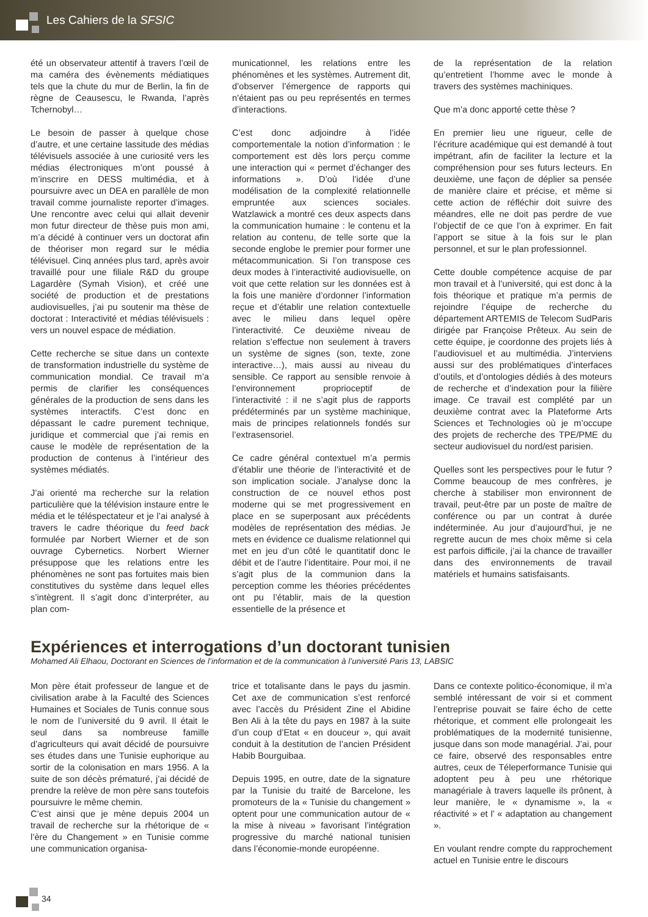Les Cahiers de la SFSIC
été un observateur attentif à travers l’œil de ma caméra des évènements médiatiques tels que la chute du mur de Berlin, la fin de règne de Ceausescu, le Rwanda, l’après Tchernobyl…
Le besoin de passer à quelque chose d’autre, et une certaine lassitude des médias télévisuels associée à une curiosité vers les médias électroniques m’ont poussé à m’inscrire en DESS multimédia, et à poursuivre avec un DEA en parallèle de mon travail comme journaliste reporter d’images. Une rencontre avec celui qui allait devenir mon futur directeur de thèse puis mon ami, m’a décidé à continuer vers un doctorat afin de théoriser mon regard sur le média télévisuel. Cinq années plus tard, après avoir travaillé pour une filiale R&D du groupe Lagardère (Symah Vision), et créé une société de production et de prestations audiovisuelles, j’ai pu soutenir ma thèse de doctorat : Interactivité et médias télévisuels : vers un nouvel espace de médiation.
Cette recherche se situe dans un contexte de transformation industrielle du système de communication mondial. Ce travail m’a permis de clarifier les conséquences générales de la production de sens dans les systèmes interactifs. C’est donc en dépassant le cadre purement technique, juridique et commercial que j’ai remis en cause le modèle de représentation de la production de contenus à l’intérieur des systèmes médiatés.
J’ai orienté ma recherche sur la relation particulière que la télévision instaure entre le média et le téléspectateur et je l’ai analysé à travers le cadre théorique du feed back formulée par Norbert Wierner et de son ouvrage Cybernetics. Norbert Wierner présuppose que les relations entre les phénomènes ne sont pas fortuites mais bien constitutives du système dans lequel elles s’intègrent. Il s’agit donc d’interpréter, au plan com-
municationnel, les relations entre les phénomènes et les systèmes. Autrement dit, d’observer l’émergence de rapports qui n’étaient pas ou peu représentés en termes d’interactions.
C’est donc adjoindre à l’idée comportementale la notion d’information : le comportement est dès lors perçu comme une interaction qui « permet d’échanger des informations ». D’où l’idée d’une modélisation de la complexité relationnelle empruntée aux sciences sociales. Watzlawick a montré ces deux aspects dans la communication humaine : le contenu et la relation au contenu, de telle sorte que la seconde englobe le premier pour former une métacommunication. Si l’on transpose ces deux modes à l’interactivité audiovisuelle, on voit que cette relation sur les données est à la fois une manière d’ordonner l’information reçue et d’établir une relation contextuelle avec le milieu dans lequel opère l’interactivité. Ce deuxième niveau de relation s’effectue non seulement à travers un système de signes (son, texte, zone interactive…), mais aussi au niveau du sensible. Ce rapport au sensible renvoie à l’environnement proprioceptif de l’interactivité : il ne s’agit plus de rapports prédéterminés par un système machinique, mais de principes relationnels fondés sur l’extrasensoriel.
Ce cadre général contextuel m’a permis d’établir une théorie de l’interactivité et de son implication sociale. J’analyse donc la construction de ce nouvel ethos post moderne qui se met progressivement en place en se superposant aux précédents modèles de représentation des médias. Je mets en évidence ce dualisme relationnel qui met en jeu d’un côté le quantitatif donc le débit et de l’autre l’identitaire. Pour moi, il ne s’agit plus de la communion dans la perception comme les théories précédentes ont pu l’établir, mais de la question essentielle de la présence et
de la représentation de la relation qu’entretient l’homme avec le monde à travers des systèmes machiniques.
Que m’a donc apporté cette thèse ?
En premier lieu une rigueur, celle de l’écriture académique qui est demandé à tout impétrant, afin de faciliter la lecture et la compréhension pour ses futurs lecteurs. En deuxième, une façon de déplier sa pensée de manière claire et précise, et même si cette action de réfléchir doit suivre des méandres, elle ne doit pas perdre de vue l’objectif de ce que l’on à exprimer. En fait l’apport se situe à la fois sur le plan personnel, et sur le plan professionnel.
Cette double compétence acquise de par mon travail et à l’université, qui est donc à la fois théorique et pratique m’a permis de rejoindre l’équipe de recherche du département ARTEMIS de Telecom SudParis dirigée par Françoise Prêteux. Au sein de cette équipe, je coordonne des projets liés à l’audiovisuel et au multimédia. J’interviens aussi sur des problématiques d’interfaces d’outils, et d’ontologies dédiés à des moteurs de recherche et d’indexation pour la filière image. Ce travail est complété par un deuxième contrat avec la Plateforme Arts Sciences et Technologies où je m’occupe des projets de recherche des TPE/PME du secteur audiovisuel du nord/est parisien.
Quelles sont les perspectives pour le futur ? Comme beaucoup de mes confrères, je cherche à stabiliser mon environnent de travail, peut-être par un poste de maître de conférence ou par un contrat à durée indéterminée. Au jour d’aujourd’hui, je ne regrette aucun de mes choix même si cela est parfois difficile, j’ai la chance de travailler dans des environnements de travail matériels et humains satisfaisants.
Expériences et interrogations d’un doctorant tunisien
Mohamed Ali Elhaou, Doctorant en Sciences de l’information et de la communication à l’université Paris 13, LABSIC
Mon père était professeur de langue et de civilisation arabe à la Faculté des Sciences Humaines et Sociales de Tunis connue sous le nom de l’université du 9 avril. Il était le seul dans sa nombreuse famille d’agriculteurs qui avait décidé de poursuivre ses études dans une Tunisie euphorique au sortir de la colonisation en mars 1956. A la suite de son décès prématuré, j’ai décidé de prendre la relève de mon père sans toutefois poursuivre le même chemin.
C’est ainsi que je mène depuis 2004 un travail de recherche sur la rhétorique de « l’ère du Changement » en Tunisie comme une communication organisa-
trice et totalisante dans le pays du jasmin. Cet axe de communication s’est renforcé avec l’accès du Président Zine el Abidine Ben Ali à la tête du pays en 1987 à la suite d’un coup d’Etat « en douceur », qui avait conduit à la destitution de l’ancien Président Habib Bourguibaa.
Depuis 1995, en outre, date de la signature par la Tunisie du traité de Barcelone, les promoteurs de la « Tunisie du changement » optent pour une communication autour de « la mise à niveau » favorisant l’intégration progressive du marché national tunisien dans l’économie-monde européenne.
Dans ce contexte politico-économique, il m’a semblé intéressant de voir si et comment l’entreprise pouvait se faire écho de cette rhétorique, et comment elle prolongeait les problématiques de la modernité tunisienne, jusque dans son mode managérial. J’ai, pour ce faire, observé des responsables entre autres, ceux de Téleperformance Tunisie qui adoptent peu à peu une rhétorique managériale à travers laquelle ils prônent, à leur manière, le « dynamisme », la « réactivité » et l’ « adaptation au changement ».
En voulant rendre compte du rapprochement actuel en Tunisie entre le discours
34